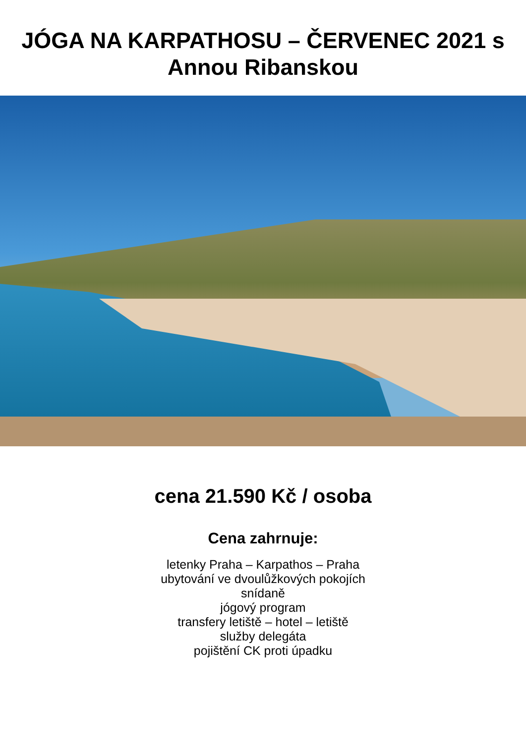JÓGA NA KARPATHOSU – ČERVENEC 2021 s
Annou Ribanskou
cena 21.590 Kč / osoba
Cena zahrnuje:
letenky Praha – Karpathos – Praha
ubytování ve dvoulůžkových pokojích
snídaně
jógový program
transfery letiště – hotel – letiště
služby delegáta
pojištění CK proti úpadku